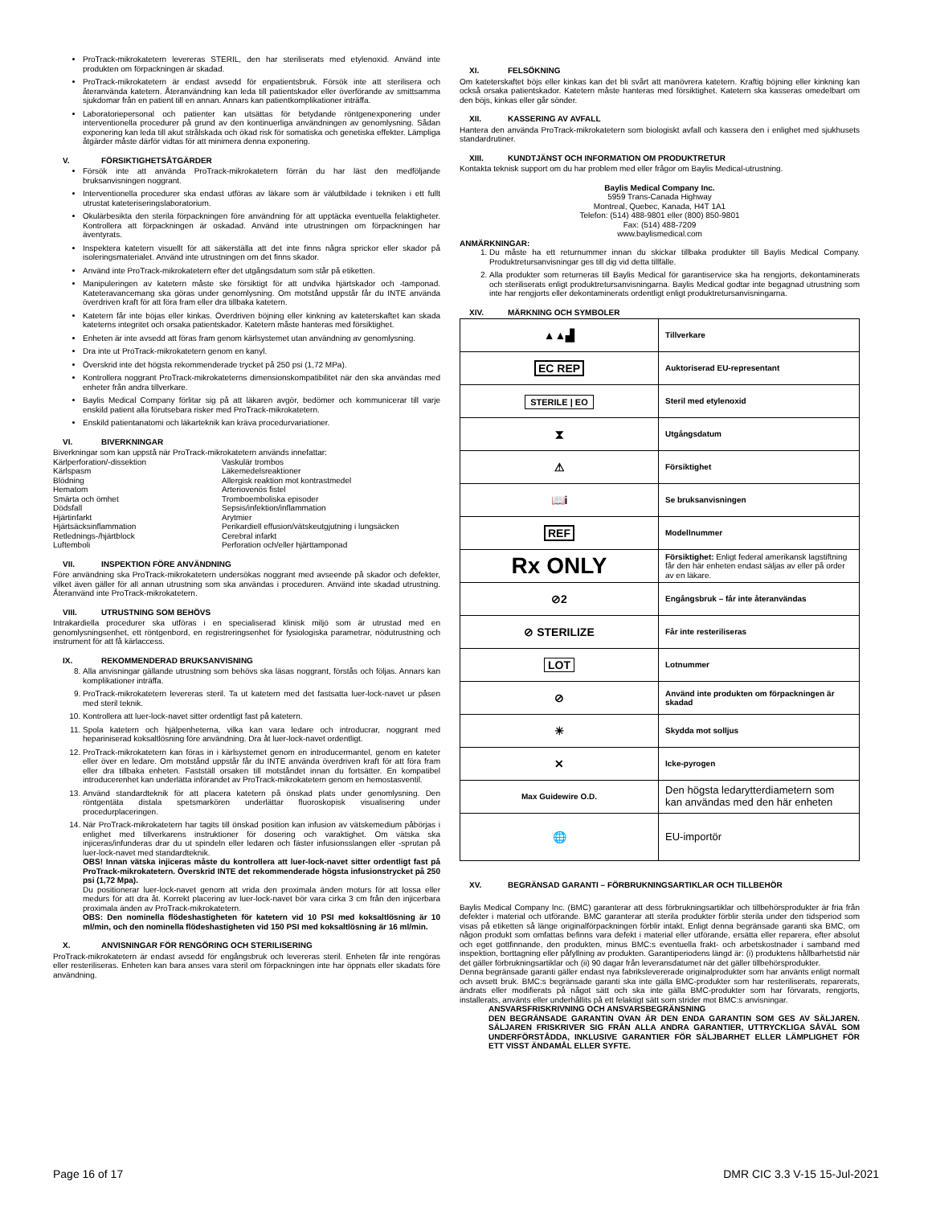ProTrack-mikrokatetern levereras STERIL, den har steriliserats med etylenoxid. Använd inte produkten om förpackningen är skadad.
ProTrack-mikrokatetern är endast avsedd för enpatientsbruk. Försök inte att sterilisera och återanvända katetern. Återanvändning kan leda till patientskador eller överförande av smittsamma sjukdomar från en patient till en annan. Annars kan patientkomplikationer inträffa.
Laboratoriepersonal och patienter kan utsättas för betydande röntgenexponering under interventionella procedurer på grund av den kontinuerliga användningen av genomlysning. Sådan exponering kan leda till akut strålskada och ökad risk för somatiska och genetiska effekter. Lämpliga åtgärder måste därför vidtas för att minimera denna exponering.
V. FÖRSIKTIGHETSÅTGÄRDER
Försök inte att använda ProTrack-mikrokatetern förrän du har läst den medföljande bruksanvisningen noggrant.
Interventionella procedurer ska endast utföras av läkare som är välutbildade i tekniken i ett fullt utrustat kateteriseringslaboratorium.
Okulärbesikta den sterila förpackningen före användning för att upptäcka eventuella felaktigheter. Kontrollera att förpackningen är oskadad. Använd inte utrustningen om förpackningen har äventyrats.
Inspektera katetern visuellt för att säkerställa att det inte finns några sprickor eller skador på isoleringsmaterialet. Använd inte utrustningen om det finns skador.
Använd inte ProTrack-mikrokatetern efter det utgångsdatum som står på etiketten.
Manipuleringen av katetern måste ske försiktigt för att undvika hjärtskador och -tamponad. Kateteravancemang ska göras under genomlysning. Om motstånd uppstår får du INTE använda överdriven kraft för att föra fram eller dra tillbaka katetern.
Katetern får inte böjas eller kinkas. Överdriven böjning eller kinkning av kateterskaftet kan skada kateterns integritet och orsaka patientskador. Katetern måste hanteras med försiktighet.
Enheten är inte avsedd att föras fram genom kärlsystemet utan användning av genomlysning.
Dra inte ut ProTrack-mikrokatetern genom en kanyl.
Överskrid inte det högsta rekommenderade trycket på 250 psi (1,72 MPa).
Kontrollera noggrant ProTrack-mikrokateterns dimensionskompatibilitet när den ska användas med enheter från andra tillverkare.
Baylis Medical Company förlitar sig på att läkaren avgör, bedömer och kommunicerar till varje enskild patient alla förutsebara risker med ProTrack-mikrokatetern.
Enskild patientanatomi och läkarteknik kan kräva procedurvariationer.
VI. BIVERKNINGAR
Biverkningar som kan uppstå när ProTrack-mikrokatetern används innefattar:
Kärlperforation/-dissektion
Kärlspasm
Blödning
Hematom
Smärta och ömhet
Dödsfall
Hjärtinfarkt
Hjärtsäcksinflammation
Retlednings-/hjärtblock
Luftemboli
Vaskulär trombos
Läkemedelsreaktioner
Allergisk reaktion mot kontrastmedel
Arteriovenös fistel
Tromboemboliska episoder
Sepsis/infektion/inflammation
Arytmier
Perikardiell effusion/vätskeutgjutning i lungsäcken
Cerebral infarkt
Perforation och/eller hjärttamponad
VII. INSPEKTION FÖRE ANVÄNDNING
Före användning ska ProTrack-mikrokatetern undersökas noggrant med avseende på skador och defekter, vilket även gäller för all annan utrustning som ska användas i proceduren. Använd inte skadad utrustning. Återanvänd inte ProTrack-mikrokatetern.
VIII. UTRUSTNING SOM BEHÖVS
Intrakardiella procedurer ska utföras i en specialiserad klinisk miljö som är utrustad med en genomlysningsenhet, ett röntgenbord, en registreringsenhet för fysiologiska parametrar, nödutrustning och instrument för att få kärlaccess.
IX. REKOMMENDERAD BRUKSANVISNING
8. Alla anvisningar gällande utrustning som behövs ska läsas noggrant, förstås och följas. Annars kan komplikationer inträffa.
9. ProTrack-mikrokatetern levereras steril. Ta ut katetern med det fastsatta luer-lock-navet ur påsen med steril teknik.
10. Kontrollera att luer-lock-navet sitter ordentligt fast på katetern.
11. Spola katetern och hjälpenheterna, vilka kan vara ledare och introducrar, noggrant med hepariniserad koksaltlösning före användning. Dra åt luer-lock-navet ordentligt.
12. ProTrack-mikrokatetern kan föras in i kärlsystemet genom en introducermantel, genom en kateter eller över en ledare. Om motstånd uppstår får du INTE använda överdriven kraft för att föra fram eller dra tillbaka enheten. Fastställ orsaken till motståndet innan du fortsätter. En kompatibel introducerenhet kan underlätta införandet av ProTrack-mikrokatetern genom en hemostasventil.
13. Använd standardteknik för att placera katetern på önskad plats under genomlysning. Den röntgentäta distala spetsmarkören underlättar fluoroskopisk visualisering under procedurplaceringen.
14. När ProTrack-mikrokatetern har tagits till önskad position kan infusion av vätskemedium påbörjas i enlighet med tillverkarens instruktioner för dosering och varaktighet. Om vätska ska injiceras/infunderas drar du ut spindeln eller ledaren och fäster infusionsslangen eller -sprutan på luer-lock-navet med standardteknik.
OBS! Innan vätska injiceras måste du kontrollera att luer-lock-navet sitter ordentligt fast på ProTrack-mikrokatetern. Överskrid INTE det rekommenderade högsta infusionstrycket på 250 psi (1,72 Mpa).
Du positionerar luer-lock-navet genom att vrida den proximala änden moturs för att lossa eller medurs för att dra åt. Korrekt placering av luer-lock-navet bör vara cirka 3 cm från den injicerbara proximala änden av ProTrack-mikrokatetern.
OBS: Den nominella flödeshastigheten för katetern vid 10 PSI med koksaltlösning är 10 ml/min, och den nominella flödeshastigheten vid 150 PSI med koksaltlösning är 16 ml/min.
X. ANVISNINGAR FÖR RENGÖRING OCH STERILISERING
ProTrack-mikrokatetern är endast avsedd för engångsbruk och levereras steril. Enheten får inte rengöras eller resteriliseras. Enheten kan bara anses vara steril om förpackningen inte har öppnats eller skadats före användning.
XI. FELSÖKNING
Om kateterskaftet böjs eller kinkas kan det bli svårt att manövrera katetern. Kraftig böjning eller kinkning kan också orsaka patientskador. Katetern måste hanteras med försiktighet. Katetern ska kasseras omedelbart om den böjs, kinkas eller går sönder.
XII. KASSERING AV AVFALL
Hantera den använda ProTrack-mikrokatetern som biologiskt avfall och kassera den i enlighet med sjukhusets standardrutiner.
XIII. KUNDTJÄNST OCH INFORMATION OM PRODUKTRETUR
Kontakta teknisk support om du har problem med eller frågor om Baylis Medical-utrustning.
Baylis Medical Company Inc.
5959 Trans-Canada Highway
Montreal, Quebec, Kanada, H4T 1A1
Telefon: (514) 488-9801 eller (800) 850-9801
Fax: (514) 488-7209
www.baylismedical.com
ANMÄRKNINGAR:
1. Du måste ha ett returnummer innan du skickar tillbaka produkter till Baylis Medical Company. Produktretursanvisningar ges till dig vid detta tillfälle.
2. Alla produkter som returneras till Baylis Medical för garantiservice ska ha rengjorts, dekontaminerats och steriliserats enligt produktretursanvisningarna. Baylis Medical godtar inte begagnad utrustning som inte har rengjorts eller dekontaminerats ordentligt enligt produktretursanvisningarna.
XIV. MÄRKNING OCH SYMBOLER
| ▲▲▟ | Tillverkare |
| EC REP | Auktoriserad EU-representant |
| STERILE / EO | Steril med etylenoxid |
| ⧗ | Utgångsdatum |
| ⚠ | Försiktighet |
| 📖i | Se bruksanvisningen |
| REF | Modellnummer |
| Rx ONLY | Försiktighet: Enligt federal amerikansk lagstiftning får den här enheten endast säljas av eller på order av en läkare. |
| ⊘2 | Engångsbruk – får inte återanvändas |
| ⊘ STERILIZE | Får inte resteriliseras |
| LOT | Lotnummer |
| ⊘ | Använd inte produkten om förpackningen är skadad |
| ☀ | Skydda mot solljus |
| ✕ | Icke-pyrogen |
| Max Guidewire O.D. | Den högsta ledarytterdiametern som kan användas med den här enheten |
| 🌐 | EU-importör |
XV. BEGRÄNSAD GARANTI – FÖRBRUKNINGSARTIKLAR OCH TILLBEHÖR
Baylis Medical Company Inc. (BMC) garanterar att dess förbrukningsartiklar och tillbehörsprodukter är fria från defekter i material och utförande. BMC garanterar att sterila produkter förblir sterila under den tidsperiod som visas på etiketten så länge originalförpackningen förblir intakt. Enligt denna begränsade garanti ska BMC, om någon produkt som omfattas befinns vara defekt i material eller utförande, ersätta eller reparera, efter absolut och eget gottfinnande, den produkten, minus BMC:s eventuella frakt- och arbetskostnader i samband med inspektion, borttagning eller påfyllning av produkten. Garantiperiodens längd är: (i) produktens hållbarhetstid när det gäller förbrukningsartiklar och (ii) 90 dagar från leveransdatumet när det gäller tillbehörsprodukter.
Denna begränsade garanti gäller endast nya fabrikslevererade originalprodukter som har använts enligt normalt och avsett bruk. BMC:s begränsade garanti ska inte gälla BMC-produkter som har resteriliserats, reparerats, ändrats eller modifierats på något sätt och ska inte gälla BMC-produkter som har förvarats, rengjorts, installerats, använts eller underhållits på ett felaktigt sätt som strider mot BMC:s anvisningar.
ANSVARSFRISKRIVNING OCH ANSVARSBEGRÄNSNING
DEN BEGRÄNSADE GARANTIN OVAN ÄR DEN ENDA GARANTIN SOM GES AV SÄLJAREN. SÄLJAREN FRISKRIVER SIG FRÅN ALLA ANDRA GARANTIER, UTTRYCKLIGA SÅVÄL SOM UNDERFÖRSTÅDDA, INKLUSIVE GARANTIER FÖR SÄLJBARHET ELLER LÄMPLIGHET FÖR ETT VISST ÄNDAMÅL ELLER SYFTE.
Page 16 of 17 DMR CIC 3.3 V-15 15-Jul-2021